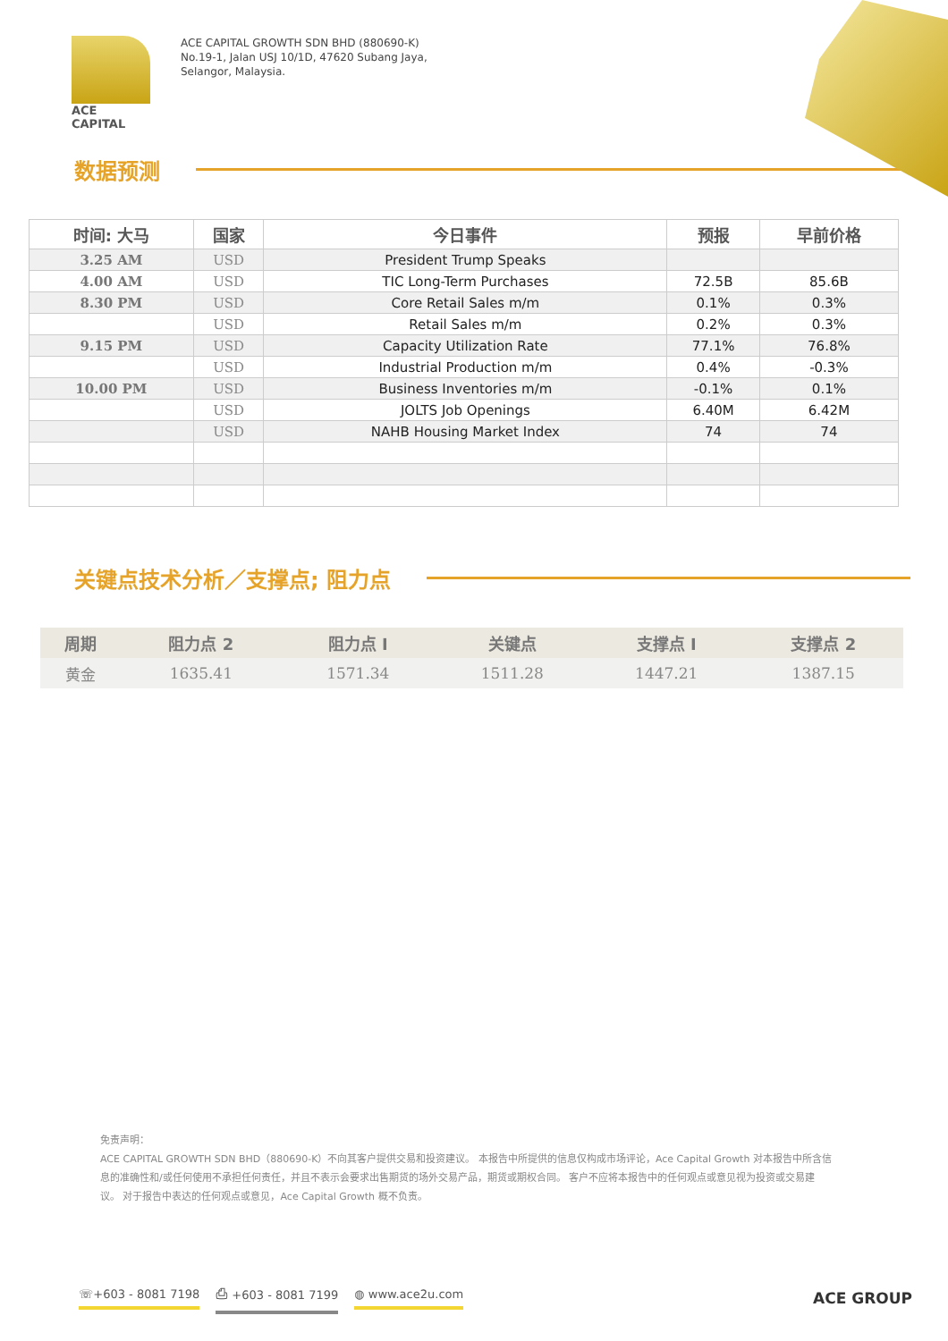ACE CAPITAL
ACE CAPITAL GROWTH SDN BHD (880690-K)
No.19-1, Jalan USJ 10/1D, 47620 Subang Jaya,
Selangor, Malaysia.
数据预测
| 时间: 大马 | 国家 | 今日事件 | 预报 | 早前价格 |
| --- | --- | --- | --- | --- |
| 3.25 AM | USD | President Trump Speaks | | |
| 4.00 AM | USD | TIC Long-Term Purchases | 72.5B | 85.6B |
| 8.30 PM | USD | Core Retail Sales m/m | 0.1% | 0.3% |
| | USD | Retail Sales m/m | 0.2% | 0.3% |
| 9.15 PM | USD | Capacity Utilization Rate | 77.1% | 76.8% |
| | USD | Industrial Production m/m | 0.4% | -0.3% |
| 10.00 PM | USD | Business Inventories m/m | -0.1% | 0.1% |
| | USD | JOLTS Job Openings | 6.40M | 6.42M |
| | USD | NAHB Housing Market Index | 74 | 74 |
关键点技术分析／支撑点; 阻力点
| 周期 | 阻力点 2 | 阻力点 I | 关键点 | 支撑点 I | 支撑点 2 |
| --- | --- | --- | --- | --- | --- |
| 黄金 | 1635.41 | 1571.34 | 1511.28 | 1447.21 | 1387.15 |
免责声明：
ACE CAPITAL GROWTH SDN BHD（880690-K）不向其客户提供交易和投资建议。 本报告中所提供的信息仅构成市场评论，Ace Capital Growth 对本报告中所含信息的准确性和/或任何使用不承担任何责任，并且不表示会要求出售期货的场外交易产品，期货或期权合同。 客户不应将本报告中的任何观点或意见视为投资或交易建议。 对于报告中表达的任何观点或意见，Ace Capital Growth 概不负责。
☏+603 - 8081 7198 ⎙ +603 - 8081 7199 ◍ www.ace2u.com ACE GROUP